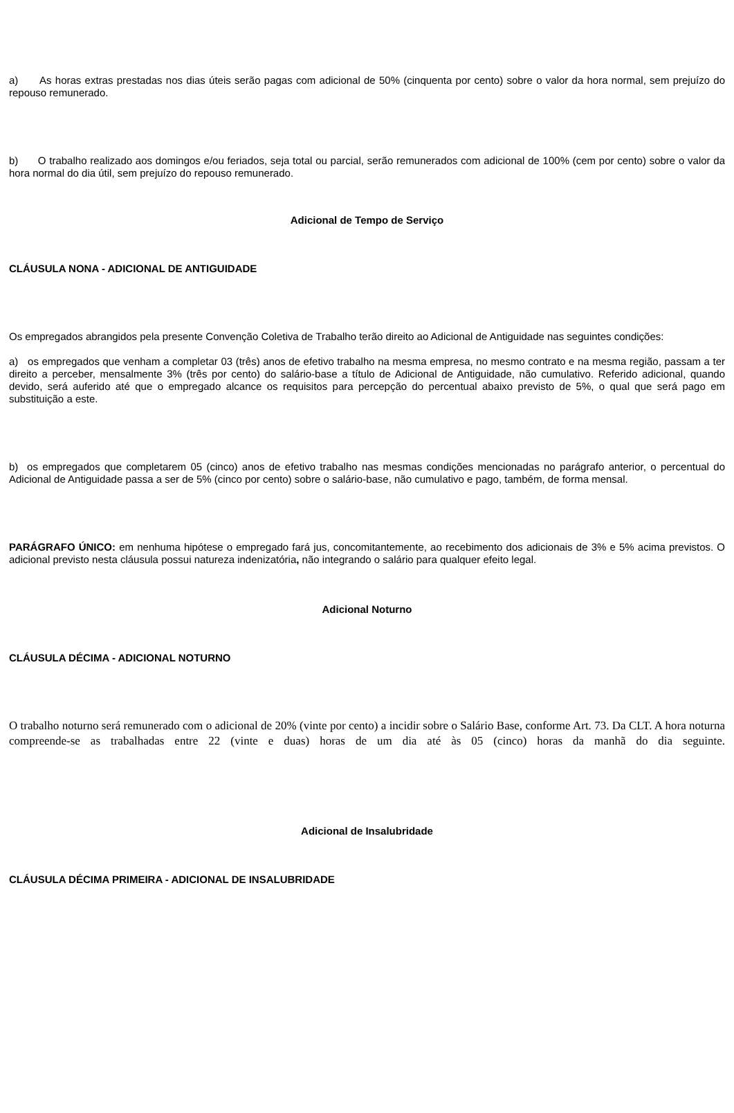a) As horas extras prestadas nos dias úteis serão pagas com adicional de 50% (cinquenta por cento) sobre o valor da hora normal, sem prejuízo do repouso remunerado.
b) O trabalho realizado aos domingos e/ou feriados, seja total ou parcial, serão remunerados com adicional de 100% (cem por cento) sobre o valor da hora normal do dia útil, sem prejuízo do repouso remunerado.
Adicional de Tempo de Serviço
CLÁUSULA NONA - ADICIONAL DE ANTIGUIDADE
Os empregados abrangidos pela presente Convenção Coletiva de Trabalho terão direito ao Adicional de Antiguidade nas seguintes condições:
a) os empregados que venham a completar 03 (três) anos de efetivo trabalho na mesma empresa, no mesmo contrato e na mesma região, passam a ter direito a perceber, mensalmente 3% (três por cento) do salário-base a título de Adicional de Antiguidade, não cumulativo. Referido adicional, quando devido, será auferido até que o empregado alcance os requisitos para percepção do percentual abaixo previsto de 5%, o qual que será pago em substituição a este.
b) os empregados que completarem 05 (cinco) anos de efetivo trabalho nas mesmas condições mencionadas no parágrafo anterior, o percentual do Adicional de Antiguidade passa a ser de 5% (cinco por cento) sobre o salário-base, não cumulativo e pago, também, de forma mensal.
PARÁGRAFO ÚNICO: em nenhuma hipótese o empregado fará jus, concomitantemente, ao recebimento dos adicionais de 3% e 5% acima previstos. O adicional previsto nesta cláusula possui natureza indenizatória, não integrando o salário para qualquer efeito legal.
Adicional Noturno
CLÁUSULA DÉCIMA - ADICIONAL NOTURNO
O trabalho noturno será remunerado com o adicional de 20% (vinte por cento) a incidir sobre o Salário Base, conforme Art. 73. Da CLT. A hora noturna compreende-se as trabalhadas entre 22 (vinte e duas) horas de um dia até às 05 (cinco) horas da manhã do dia seguinte.
Adicional de Insalubridade
CLÁUSULA DÉCIMA PRIMEIRA - ADICIONAL DE INSALUBRIDADE